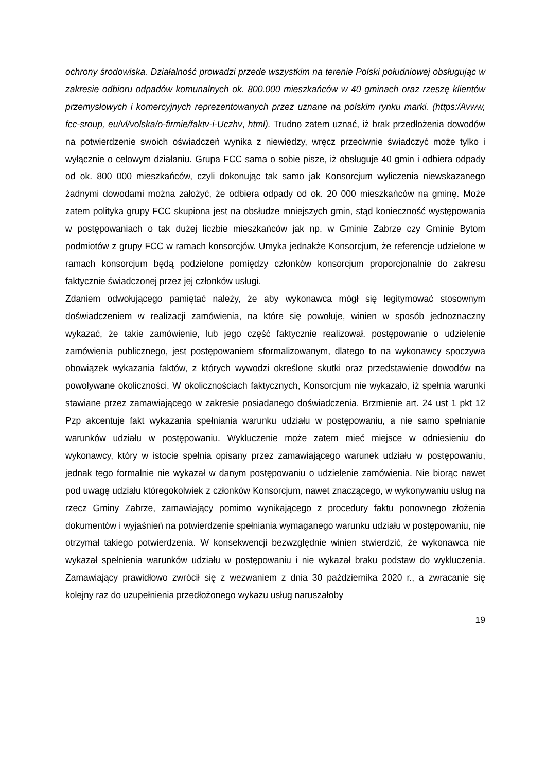ochrony środowiska. Działalność prowadzi przede wszystkim na terenie Polski południowej obsługując w zakresie odbioru odpadów komunalnych ok. 800.000 mieszkańców w 40 gminach oraz rzeszę klientów przemysłowych i komercyjnych reprezentowanych przez uznane na polskim rynku marki. (https:/Avww, fcc-sroup, eu/vl/volska/o-firmie/faktv-i-Uczhv, html). Trudno zatem uznać, iż brak przedłożenia dowodów na potwierdzenie swoich oświadczeń wynika z niewiedzy, wręcz przeciwnie świadczyć może tylko i wyłącznie o celowym działaniu. Grupa FCC sama o sobie pisze, iż obsługuje 40 gmin i odbiera odpady od ok. 800 000 mieszkańców, czyli dokonując tak samo jak Konsorcjum wyliczenia niewskazanego żadnymi dowodami można założyć, że odbiera odpady od ok. 20 000 mieszkańców na gminę. Może zatem polityka grupy FCC skupiona jest na obsłudze mniejszych gmin, stąd konieczność występowania w postępowaniach o tak dużej liczbie mieszkańców jak np. w Gminie Zabrze czy Gminie Bytom podmiotów z grupy FCC w ramach konsorcjów. Umyka jednakże Konsorcjum, że referencje udzielone w ramach konsorcjum będą podzielone pomiędzy członków konsorcjum proporcjonalnie do zakresu faktycznie świadczonej przez jej członków usługi.
Zdaniem odwołującego pamiętać należy, że aby wykonawca mógł się legitymować stosownym doświadczeniem w realizacji zamówienia, na które się powołuje, winien w sposób jednoznaczny wykazać, że takie zamówienie, lub jego część faktycznie realizował. postępowanie o udzielenie zamówienia publicznego, jest postępowaniem sformalizowanym, dlatego to na wykonawcy spoczywa obowiązek wykazania faktów, z których wywodzi określone skutki oraz przedstawienie dowodów na powoływane okoliczności. W okolicznościach faktycznych, Konsorcjum nie wykazało, iż spełnia warunki stawiane przez zamawiającego w zakresie posiadanego doświadczenia. Brzmienie art. 24 ust 1 pkt 12 Pzp akcentuje fakt wykazania spełniania warunku udziału w postępowaniu, a nie samo spełnianie warunków udziału w postępowaniu. Wykluczenie może zatem mieć miejsce w odniesieniu do wykonawcy, który w istocie spełnia opisany przez zamawiającego warunek udziału w postępowaniu, jednak tego formalnie nie wykazał w danym postępowaniu o udzielenie zamówienia. Nie biorąc nawet pod uwagę udziału któregokolwiek z członków Konsorcjum, nawet znaczącego, w wykonywaniu usług na rzecz Gminy Zabrze, zamawiający pomimo wynikającego z procedury faktu ponownego złożenia dokumentów i wyjaśnień na potwierdzenie spełniania wymaganego warunku udziału w postępowaniu, nie otrzymał takiego potwierdzenia. W konsekwencji bezwzględnie winien stwierdzić, że wykonawca nie wykazał spełnienia warunków udziału w postępowaniu i nie wykazał braku podstaw do wykluczenia. Zamawiający prawidłowo zwrócił się z wezwaniem z dnia 30 października 2020 r., a zwracanie się kolejny raz do uzupełnienia przedłożonego wykazu usług naruszałoby
19